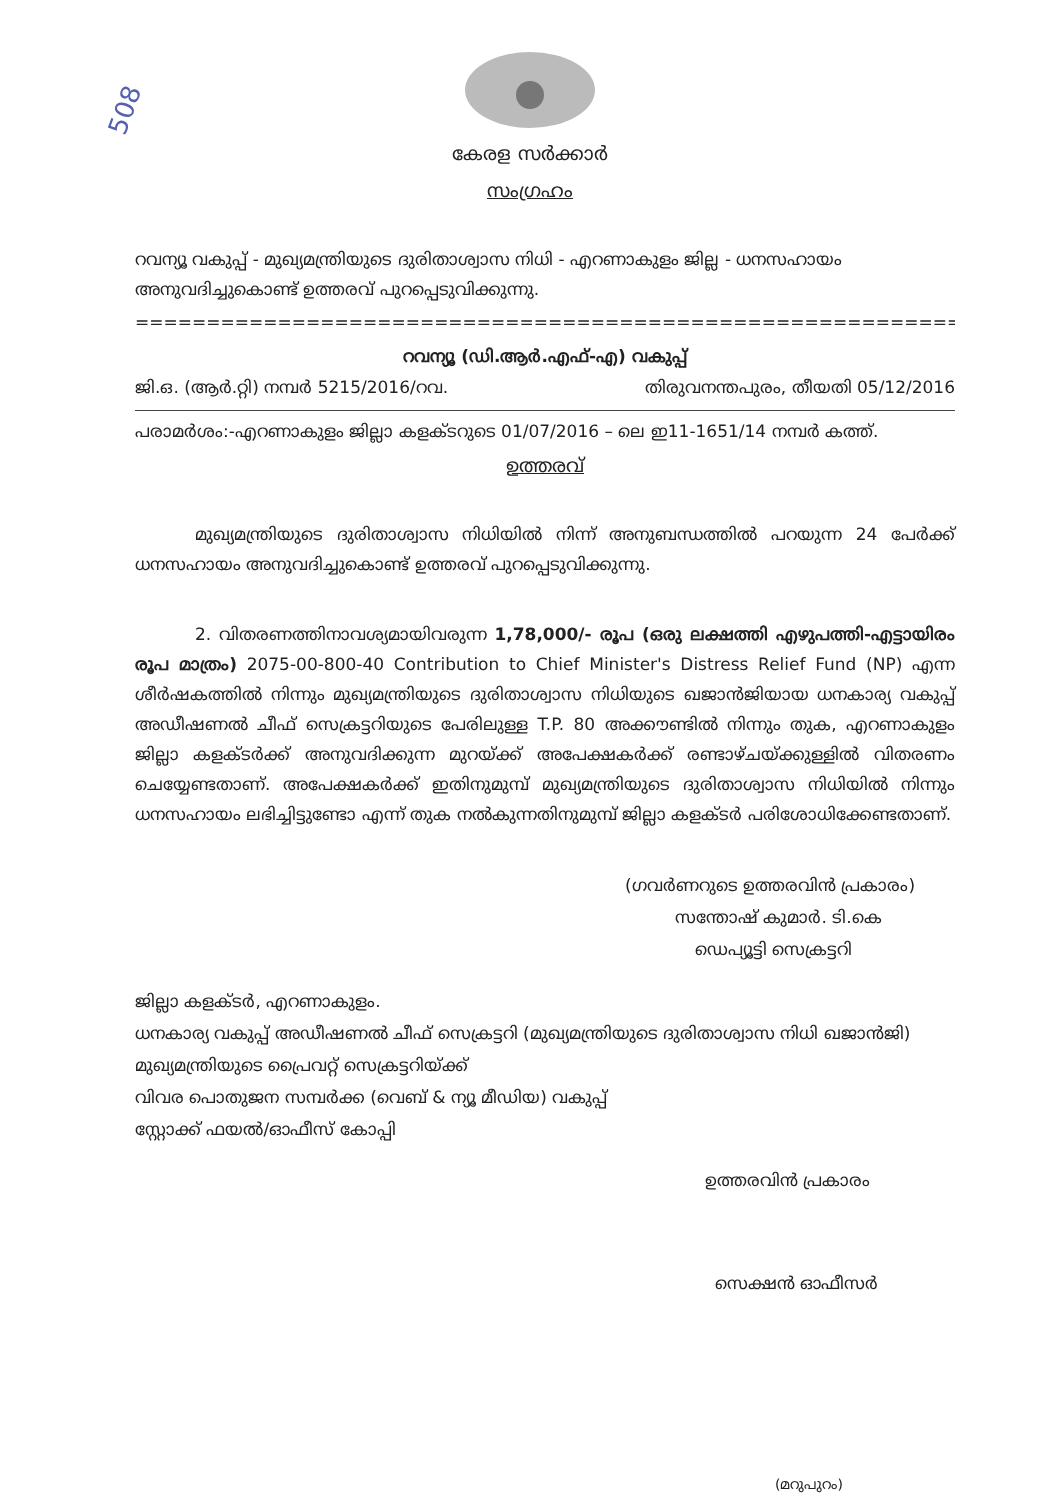508
കേരള സർക്കാർ
സംഗ്രഹം
റവന്യൂ വകുപ്പ് - മുഖ്യമന്ത്രിയുടെ ദുരിതാശ്വാസ നിധി - എറണാകുളം ജില്ല - ധനസഹായം അനുവദിച്ചുകൊണ്ട് ഉത്തരവ് പുറപ്പെടുവിക്കുന്നു.
=================================================================
റവന്യൂ (ഡി.ആർ.എഫ്-എ) വകുപ്പ്
ജി.ഒ. (ആർ.റ്റി) നമ്പർ 5215/2016/റവ. തിരുവനന്തപുരം, തീയതി 05/12/2016
പരാമർശം:-എറണാകുളം ജില്ലാ കളക്ടറുടെ 01/07/2016 – ലെ ഇ11-1651/14 നമ്പർ കത്ത്.
ഉത്തരവ്
മുഖ്യമന്ത്രിയുടെ ദുരിതാശ്വാസ നിധിയിൽ നിന്ന് അനുബന്ധത്തിൽ പറയുന്ന 24 പേർക്ക് ധനസഹായം അനുവദിച്ചുകൊണ്ട് ഉത്തരവ് പുറപ്പെടുവിക്കുന്നു.
2. വിതരണത്തിനാവശ്യമായിവരുന്ന 1,78,000/- രൂപ (ഒരു ലക്ഷത്തി എഴുപത്തി-എട്ടായിരം രൂപ മാത്രം) 2075-00-800-40 Contribution to Chief Minister's Distress Relief Fund (NP) എന്ന ശീർഷകത്തിൽ നിന്നും മുഖ്യമന്ത്രിയുടെ ദുരിതാശ്വാസ നിധിയുടെ ഖജാൻജിയായ ധനകാര്യ വകുപ്പ് അഡീഷണൽ ചീഫ് സെക്രട്ടറിയുടെ പേരിലുള്ള T.P. 80 അക്കൗണ്ടിൽ നിന്നും തുക, എറണാകുളം ജില്ലാ കളക്ടർക്ക് അനുവദിക്കുന്ന മുറയ്ക്ക് അപേക്ഷകർക്ക് രണ്ടാഴ്ചയ്ക്കുള്ളിൽ വിതരണം ചെയ്യേണ്ടതാണ്. അപേക്ഷകർക്ക് ഇതിനുമുമ്പ് മുഖ്യമന്ത്രിയുടെ ദുരിതാശ്വാസ നിധിയിൽ നിന്നും ധനസഹായം ലഭിച്ചിട്ടുണ്ടോ എന്ന് തുക നൽകുന്നതിനുമുമ്പ് ജില്ലാ കളക്ടർ പരിശോധിക്കേണ്ടതാണ്.
(ഗവർണറുടെ ഉത്തരവിൻ പ്രകാരം)
സന്തോഷ് കുമാർ. ടി.കെ
ഡെപ്യൂട്ടി സെക്രട്ടറി
ജില്ലാ കളക്ടർ, എറണാകുളം.
ധനകാര്യ വകുപ്പ് അഡീഷണൽ ചീഫ് സെക്രട്ടറി (മുഖ്യമന്ത്രിയുടെ ദുരിതാശ്വാസ നിധി ഖജാൻജി)
മുഖ്യമന്ത്രിയുടെ പ്രൈവറ്റ് സെക്രട്ടറിയ്ക്ക്
വിവര പൊതുജന സമ്പർക്ക (വെബ് & ന്യൂ മീഡിയ) വകുപ്പ്
സ്റ്റോക്ക് ഫയൽ/ഓഫീസ് കോപ്പി
ഉത്തരവിൻ പ്രകാരം
സെക്ഷൻ ഓഫീസർ
(മറുപുറം)